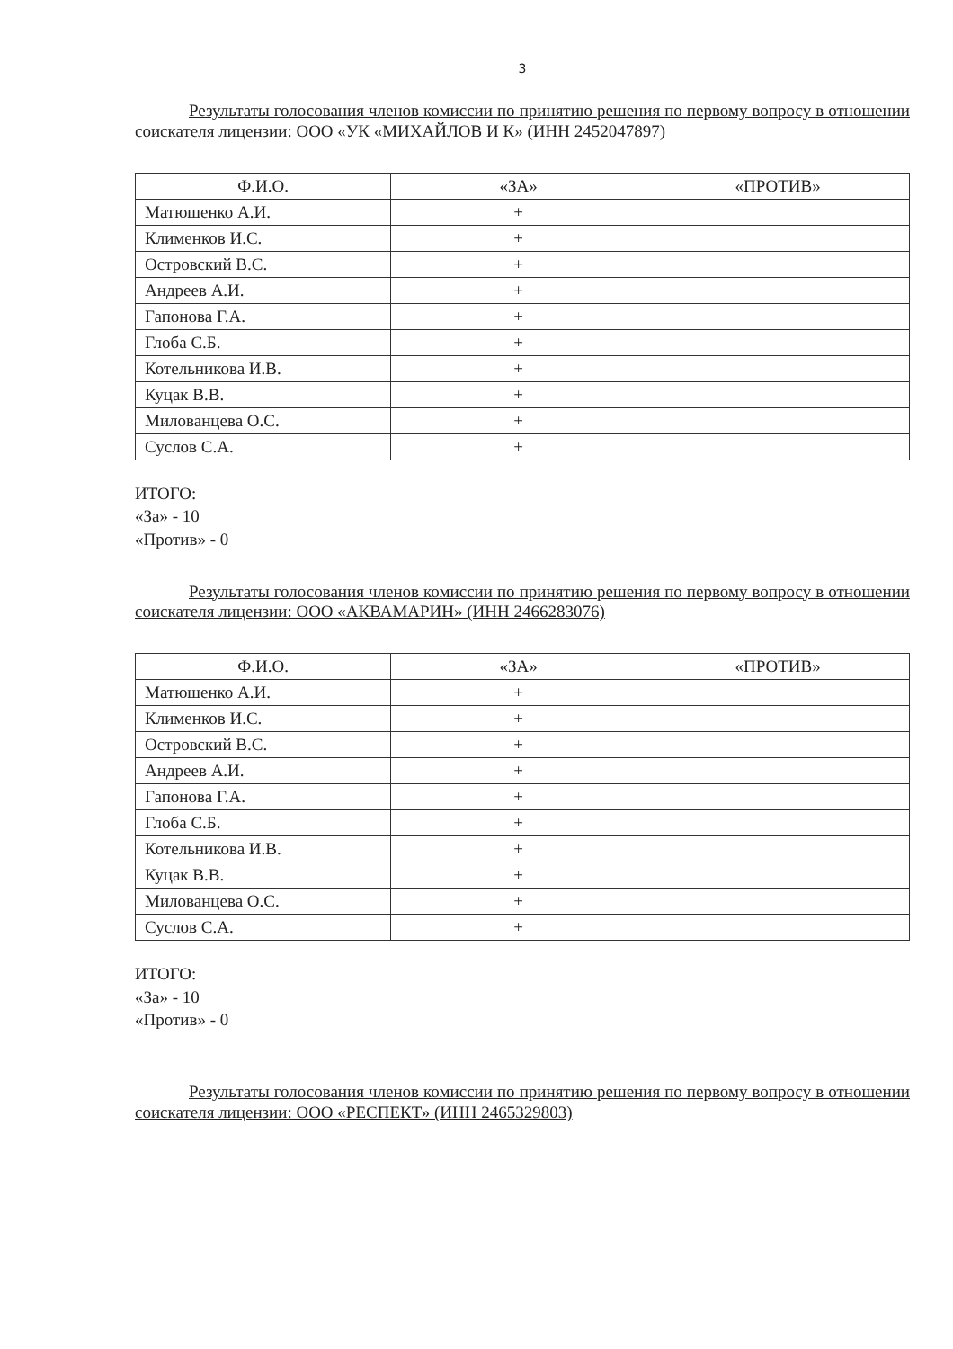3
Результаты голосования членов комиссии по принятию решения по первому вопросу в отношении соискателя лицензии: ООО «УК «МИХАЙЛОВ И К» (ИНН 2452047897)
| Ф.И.О. | «ЗА» | «ПРОТИВ» |
| --- | --- | --- |
| Матюшенко А.И. | + | |
| Клименков И.С. | + | |
| Островский В.С. | + | |
| Андреев А.И. | + | |
| Гапонова Г.А. | + | |
| Глоба С.Б. | + | |
| Котельникова И.В. | + | |
| Куцак В.В. | + | |
| Милованцева О.С. | + | |
| Суслов С.А. | + | |
ИТОГО:
«За» - 10
«Против» - 0
Результаты голосования членов комиссии по принятию решения по первому вопросу в отношении соискателя лицензии: ООО «АКВАМАРИН» (ИНН 2466283076)
| Ф.И.О. | «ЗА» | «ПРОТИВ» |
| --- | --- | --- |
| Матюшенко А.И. | + | |
| Клименков И.С. | + | |
| Островский В.С. | + | |
| Андреев А.И. | + | |
| Гапонова Г.А. | + | |
| Глоба С.Б. | + | |
| Котельникова И.В. | + | |
| Куцак В.В. | + | |
| Милованцева О.С. | + | |
| Суслов С.А. | + | |
ИТОГО:
«За» - 10
«Против» - 0
Результаты голосования членов комиссии по принятию решения по первому вопросу в отношении соискателя лицензии: ООО «РЕСПЕКТ» (ИНН 2465329803)